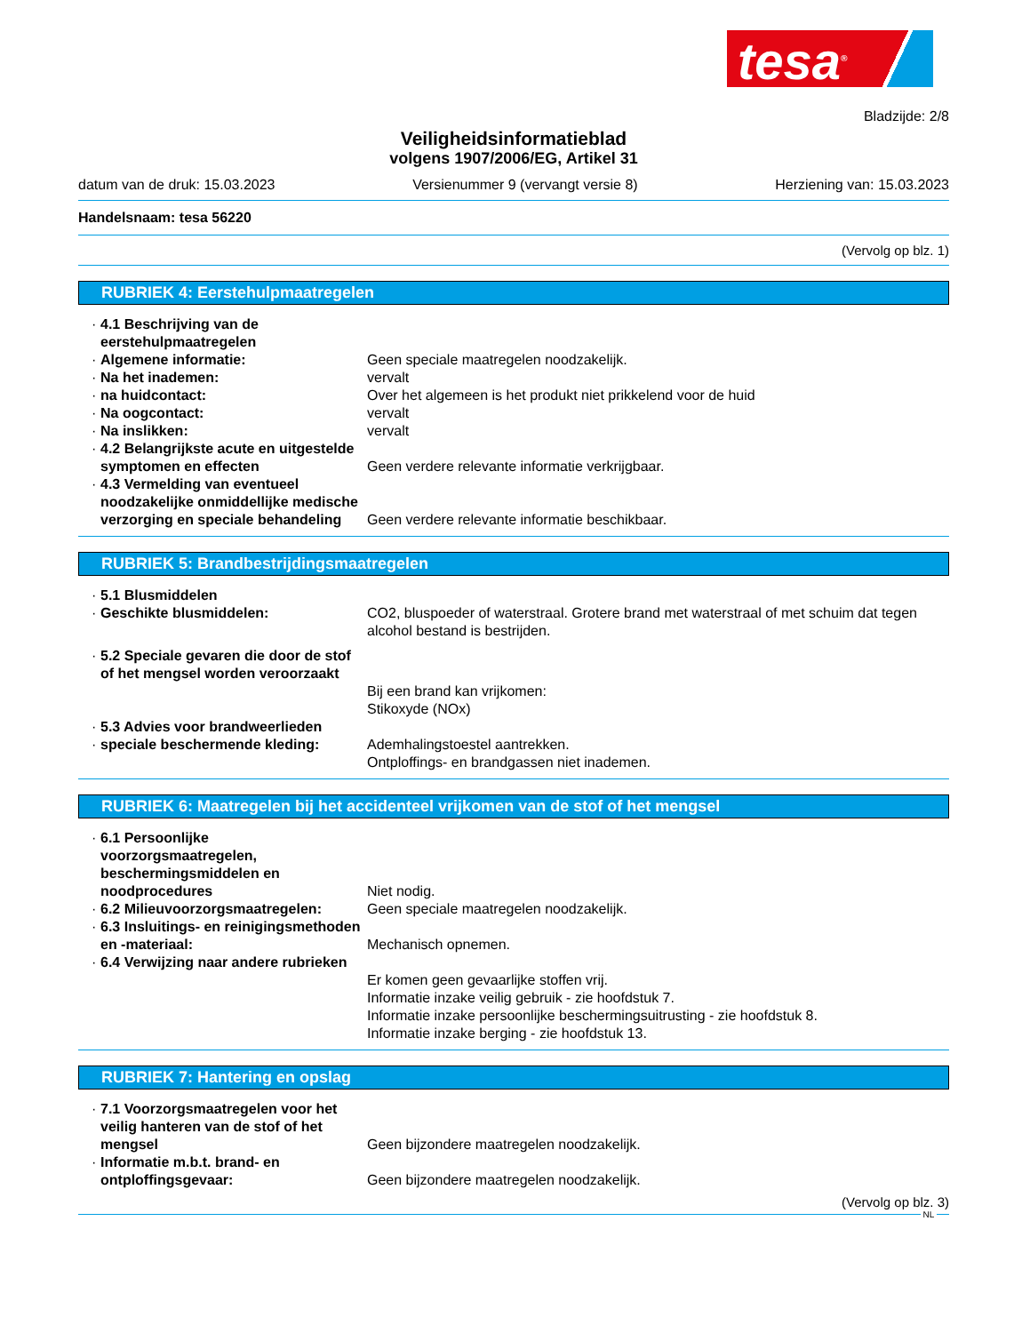tesa<sup>®</sup>
Bladzijde: 2/8
Veiligheidsinformatieblad
volgens 1907/2006/EG, Artikel 31
datum van de druk: 15.03.2023 Versienummer 9 (vervangt versie 8) Herziening van: 15.03.2023
Handelsnaam: tesa 56220
(Vervolg op blz. 1)
RUBRIEK 4: Eerstehulpmaatregelen
4.1 Beschrijving van de eerstehulpmaatregelen
Algemene informatie: Geen speciale maatregelen noodzakelijk.
Na het inademen: vervalt
na huidcontact: Over het algemeen is het produkt niet prikkelend voor de huid
Na oogcontact: vervalt
Na inslikken: vervalt
4.2 Belangrijkste acute en uitgestelde symptomen en effecten
Geen verdere relevante informatie verkrijgbaar.
4.3 Vermelding van eventueel noodzakelijke onmiddellijke medische verzorging en speciale behandeling
Geen verdere relevante informatie beschikbaar.
RUBRIEK 5: Brandbestrijdingsmaatregelen
5.1 Blusmiddelen
Geschikte blusmiddelen: CO2, bluspoeder of waterstraal. Grotere brand met waterstraal of met schuim dat tegen alcohol bestand is bestrijden.
5.2 Speciale gevaren die door de stof of het mengsel worden veroorzaakt
Bij een brand kan vrijkomen:
Stikoxyde (NOx)
5.3 Advies voor brandweerlieden
speciale beschermende kleding: Ademhalingstoestel aantrekken.
Ontploffings- en brandgassen niet inademen.
RUBRIEK 6: Maatregelen bij het accidenteel vrijkomen van de stof of het mengsel
6.1 Persoonlijke voorzorgsmaatregelen, beschermingsmiddelen en noodprocedures
Niet nodig.
6.2 Milieuvoorzorgsmaatregelen: Geen speciale maatregelen noodzakelijk.
6.3 Insluitings- en reinigingsmethoden en -materiaal:
Mechanisch opnemen.
6.4 Verwijzing naar andere rubrieken
Er komen geen gevaarlijke stoffen vrij.
Informatie inzake veilig gebruik - zie hoofdstuk 7.
Informatie inzake persoonlijke beschermingsuitrusting - zie hoofdstuk 8.
Informatie inzake berging - zie hoofdstuk 13.
RUBRIEK 7: Hantering en opslag
7.1 Voorzorgsmaatregelen voor het veilig hanteren van de stof of het mengsel
Geen bijzondere maatregelen noodzakelijk.
Informatie m.b.t. brand- en ontploffingsgevaar:
Geen bijzondere maatregelen noodzakelijk.
(Vervolg op blz. 3)
NL